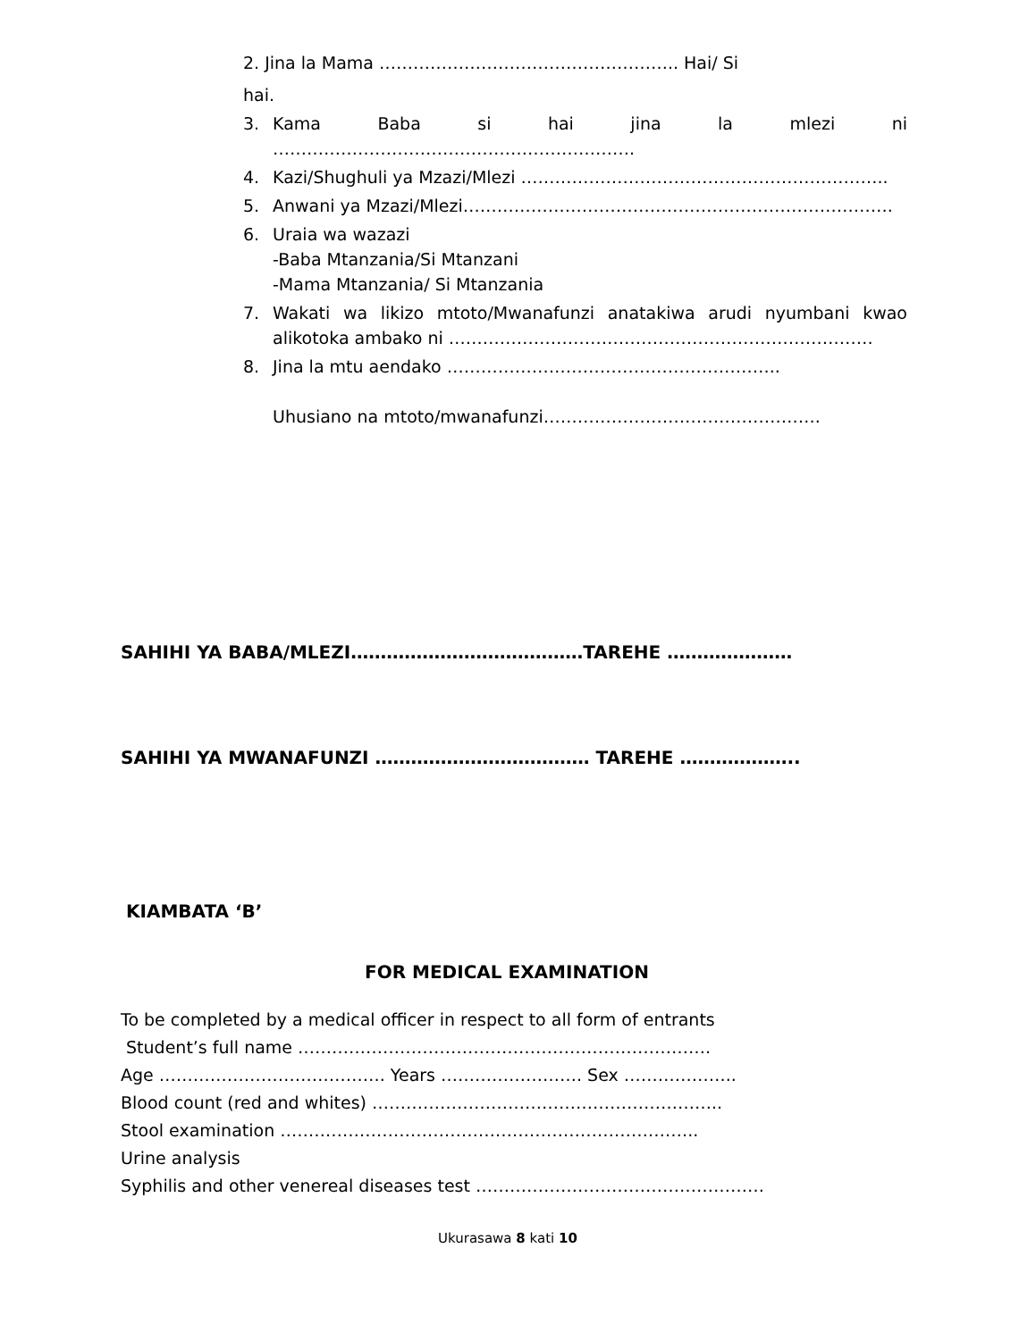2. Jina la Mama …………………………………………….. Hai/ Si
hai.
3. Kama Baba si hai jina la mlezi ni ……………………………………………………….
4. Kazi/Shughuli ya Mzazi/Mlezi ………………………………………………………..
5. Anwani ya Mzazi/Mlezi………………………………………………………………….
6. Uraia wa wazazi
-Baba Mtanzania/Si Mtanzani
-Mama Mtanzania/ Si Mtanzania
7. Wakati wa likizo mtoto/Mwanafunzi anatakiwa arudi nyumbani kwao alikotoka ambako ni …………………………………………………………………
8. Jina la mtu aendako …………………………………………………..
Uhusiano na mtoto/mwanafunzi………………………………………….
SAHIHI YA BABA/MLEZI…………………………………TAREHE …………………
SAHIHI YA MWANAFUNZI ……………………………… TAREHE ………………..
KIAMBATA ‘B’
FOR MEDICAL EXAMINATION
To be completed by a medical officer in respect to all form of entrants
Student’s full name ……………………………………………………………….
Age …………………………………. Years ……………………. Sex ………………..
Blood count (red and whites) ……………………………………………………..
Stool examination ………………………………………………………………..
Urine analysis
Syphilis and other venereal diseases test ……………………………………………
Ukurasawa 8 kati 10